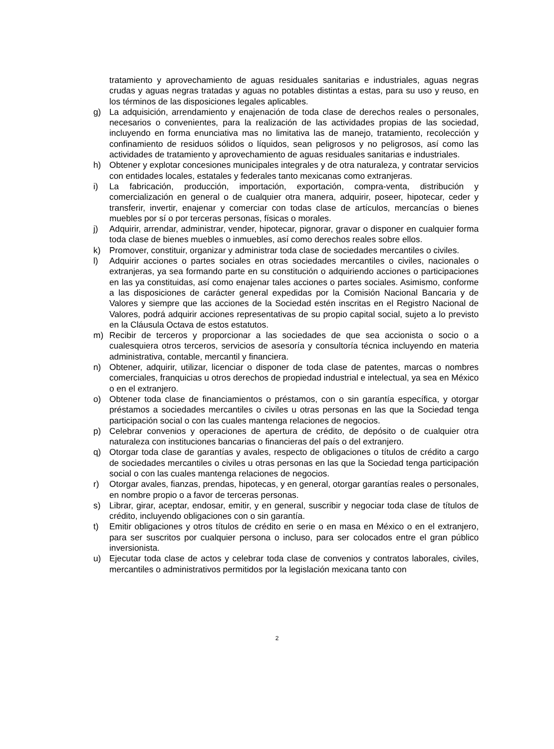tratamiento y aprovechamiento de aguas residuales sanitarias e industriales, aguas negras crudas y aguas negras tratadas y aguas no potables distintas a estas, para su uso y reuso, en los términos de las disposiciones legales aplicables.
g) La adquisición, arrendamiento y enajenación de toda clase de derechos reales o personales, necesarios o convenientes, para la realización de las actividades propias de las sociedad, incluyendo en forma enunciativa mas no limitativa las de manejo, tratamiento, recolección y confinamiento de residuos sólidos o líquidos, sean peligrosos y no peligrosos, así como las actividades de tratamiento y aprovechamiento de aguas residuales sanitarias e industriales.
h) Obtener y explotar concesiones municipales integrales y de otra naturaleza, y contratar servicios con entidades locales, estatales y federales tanto mexicanas como extranjeras.
i) La fabricación, producción, importación, exportación, compra-venta, distribución y comercialización en general o de cualquier otra manera, adquirir, poseer, hipotecar, ceder y transferir, invertir, enajenar y comerciar con todas clase de artículos, mercancías o bienes muebles por sí o por terceras personas, físicas o morales.
j) Adquirir, arrendar, administrar, vender, hipotecar, pignorar, gravar o disponer en cualquier forma toda clase de bienes muebles o inmuebles, así como derechos reales sobre ellos.
k) Promover, constituir, organizar y administrar toda clase de sociedades mercantiles o civiles.
l) Adquirir acciones o partes sociales en otras sociedades mercantiles o civiles, nacionales o extranjeras, ya sea formando parte en su constitución o adquiriendo acciones o participaciones en las ya constituidas, así como enajenar tales acciones o partes sociales. Asimismo, conforme a las disposiciones de carácter general expedidas por la Comisión Nacional Bancaria y de Valores y siempre que las acciones de la Sociedad estén inscritas en el Registro Nacional de Valores, podrá adquirir acciones representativas de su propio capital social, sujeto a lo previsto en la Cláusula Octava de estos estatutos.
m) Recibir de terceros y proporcionar a las sociedades de que sea accionista o socio o a cualesquiera otros terceros, servicios de asesoría y consultoría técnica incluyendo en materia administrativa, contable, mercantil y financiera.
n) Obtener, adquirir, utilizar, licenciar o disponer de toda clase de patentes, marcas o nombres comerciales, franquicias u otros derechos de propiedad industrial e intelectual, ya sea en México o en el extranjero.
o) Obtener toda clase de financiamientos o préstamos, con o sin garantía específica, y otorgar préstamos a sociedades mercantiles o civiles u otras personas en las que la Sociedad tenga participación social o con las cuales mantenga relaciones de negocios.
p) Celebrar convenios y operaciones de apertura de crédito, de depósito o de cualquier otra naturaleza con instituciones bancarias o financieras del país o del extranjero.
q) Otorgar toda clase de garantías y avales, respecto de obligaciones o títulos de crédito a cargo de sociedades mercantiles o civiles u otras personas en las que la Sociedad tenga participación social o con las cuales mantenga relaciones de negocios.
r) Otorgar avales, fianzas, prendas, hipotecas, y en general, otorgar garantías reales o personales, en nombre propio o a favor de terceras personas.
s) Librar, girar, aceptar, endosar, emitir, y en general, suscribir y negociar toda clase de títulos de crédito, incluyendo obligaciones con o sin garantía.
t) Emitir obligaciones y otros títulos de crédito en serie o en masa en México o en el extranjero, para ser suscritos por cualquier persona o incluso, para ser colocados entre el gran público inversionista.
u) Ejecutar toda clase de actos y celebrar toda clase de convenios y contratos laborales, civiles, mercantiles o administrativos permitidos por la legislación mexicana tanto con
2